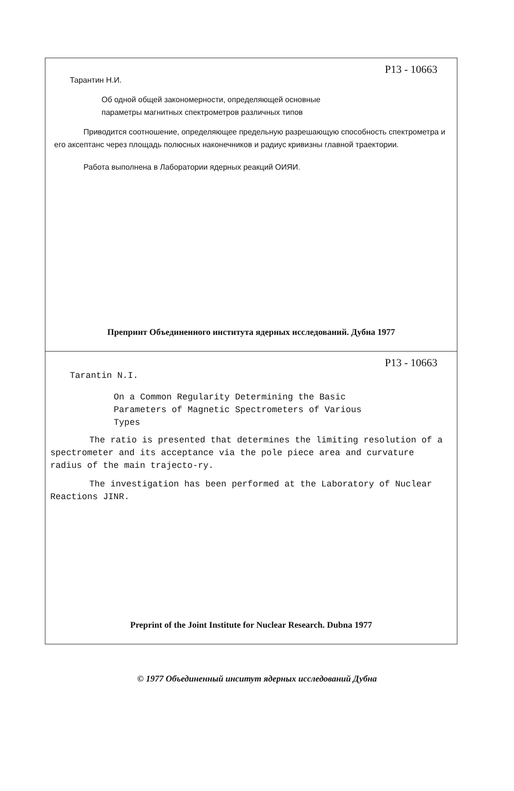P13 - 10663
Тарантин Н.И.
Об одной общей закономерности, определяющей основные
параметры магнитных спектрометров различных типов
Приводится соотношение, определяющее предельную разрешающую способность спектрометра и его аксептанс через площадь полюсных наконечников и радиус кривизны главной траектории.
Работа выполнена в Лаборатории ядерных реакций ОИЯИ.
Препринт Объединенного института ядерных исследований. Дубна 1977
P13 - 10663
Tarantin N.I.
On a Common Regularity Determining the Basic
Parameters of Magnetic Spectrometers of Various
Types
The ratio is presented that determines the limiting resolution of a spectrometer and its acceptance via the pole piece area and curvature radius of the main trajecto-ry.
The investigation has been performed at the Laboratory of Nuclear Reactions JINR.
Preprint of the Joint Institute for Nuclear Research. Dubna 1977
© 1977 Объединенный инситут ядерных исследований Дубна